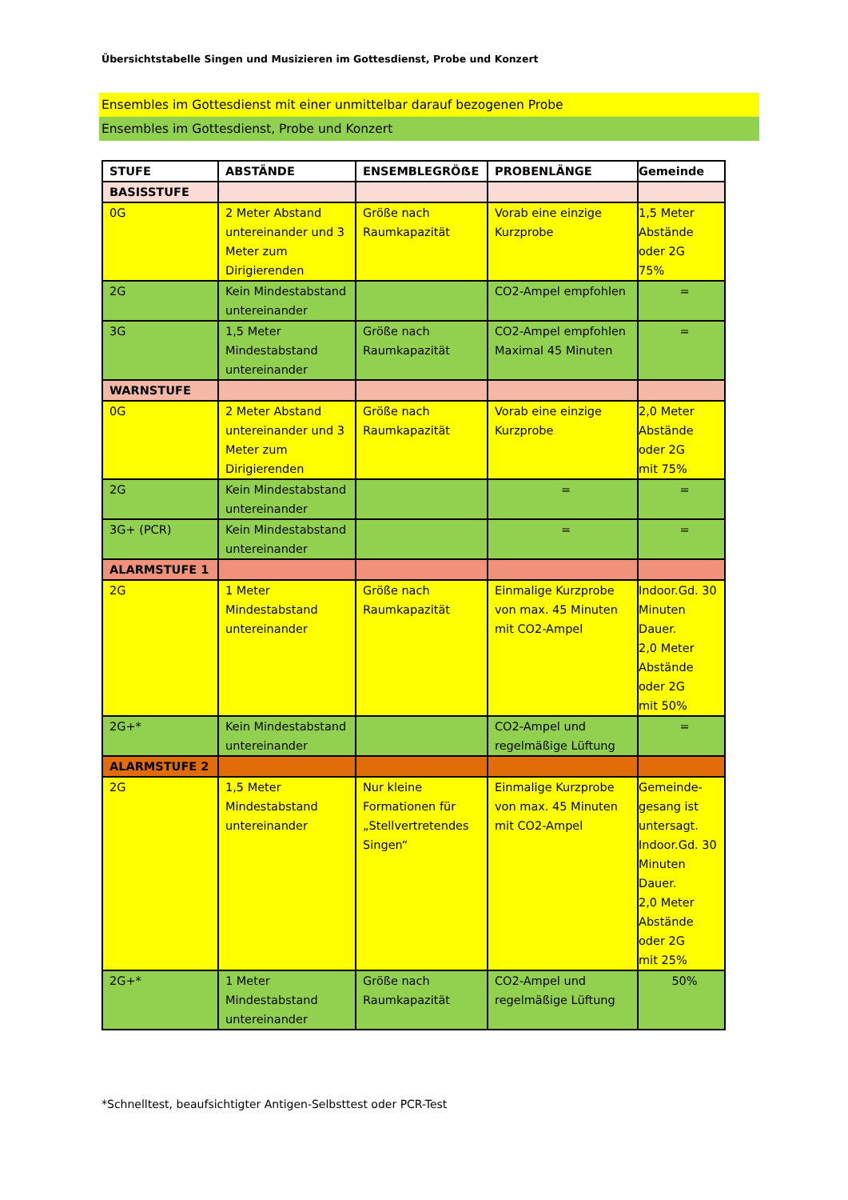Übersichtstabelle Singen und Musizieren im Gottesdienst, Probe und Konzert
Ensembles im Gottesdienst mit einer unmittelbar darauf bezogenen Probe
Ensembles im Gottesdienst, Probe und Konzert
| STUFE | ABSTÄNDE | ENSEMBLEGRÖẞE | PROBENLÄNGE | Gemeinde |
| --- | --- | --- | --- | --- |
| BASISSTUFE | | | | |
| 0G | 2 Meter Abstand untereinander und 3 Meter zum Dirigierenden | Größe nach Raumkapazität | Vorab eine einzige Kurzprobe | 1,5 Meter Abstände oder 2G 75% |
| 2G | Kein Mindestabstand untereinander | | CO2-Ampel empfohlen | = |
| 3G | 1,5 Meter Mindestabstand untereinander | Größe nach Raumkapazität | CO2-Ampel empfohlen Maximal 45 Minuten | = |
| WARNSTUFE | | | | |
| 0G | 2 Meter Abstand untereinander und 3 Meter zum Dirigierenden | Größe nach Raumkapazität | Vorab eine einzige Kurzprobe | 2,0 Meter Abstände oder 2G mit 75% |
| 2G | Kein Mindestabstand untereinander | | = | = |
| 3G+ (PCR) | Kein Mindestabstand untereinander | | = | = |
| ALARMSTUFE 1 | | | | |
| 2G | 1 Meter Mindestabstand untereinander | Größe nach Raumkapazität | Einmalige Kurzprobe von max. 45 Minuten mit CO2-Ampel | Indoor.Gd. 30 Minuten Dauer. 2,0 Meter Abstände oder 2G mit 50% |
| 2G+* | Kein Mindestabstand untereinander | | CO2-Ampel und regelmäßige Lüftung | = |
| ALARMSTUFE 2 | | | | |
| 2G | 1,5 Meter Mindestabstand untereinander | Nur kleine Formationen für „Stellvertretendes Singen“ | Einmalige Kurzprobe von max. 45 Minuten mit CO2-Ampel | Gemeinde- gesang ist untersagt. Indoor.Gd. 30 Minuten Dauer. 2,0 Meter Abstände oder 2G mit 25% |
| 2G+* | 1 Meter Mindestabstand untereinander | Größe nach Raumkapazität | CO2-Ampel und regelmäßige Lüftung | 50% |
*Schnelltest, beaufsichtigter Antigen-Selbsttest oder PCR-Test